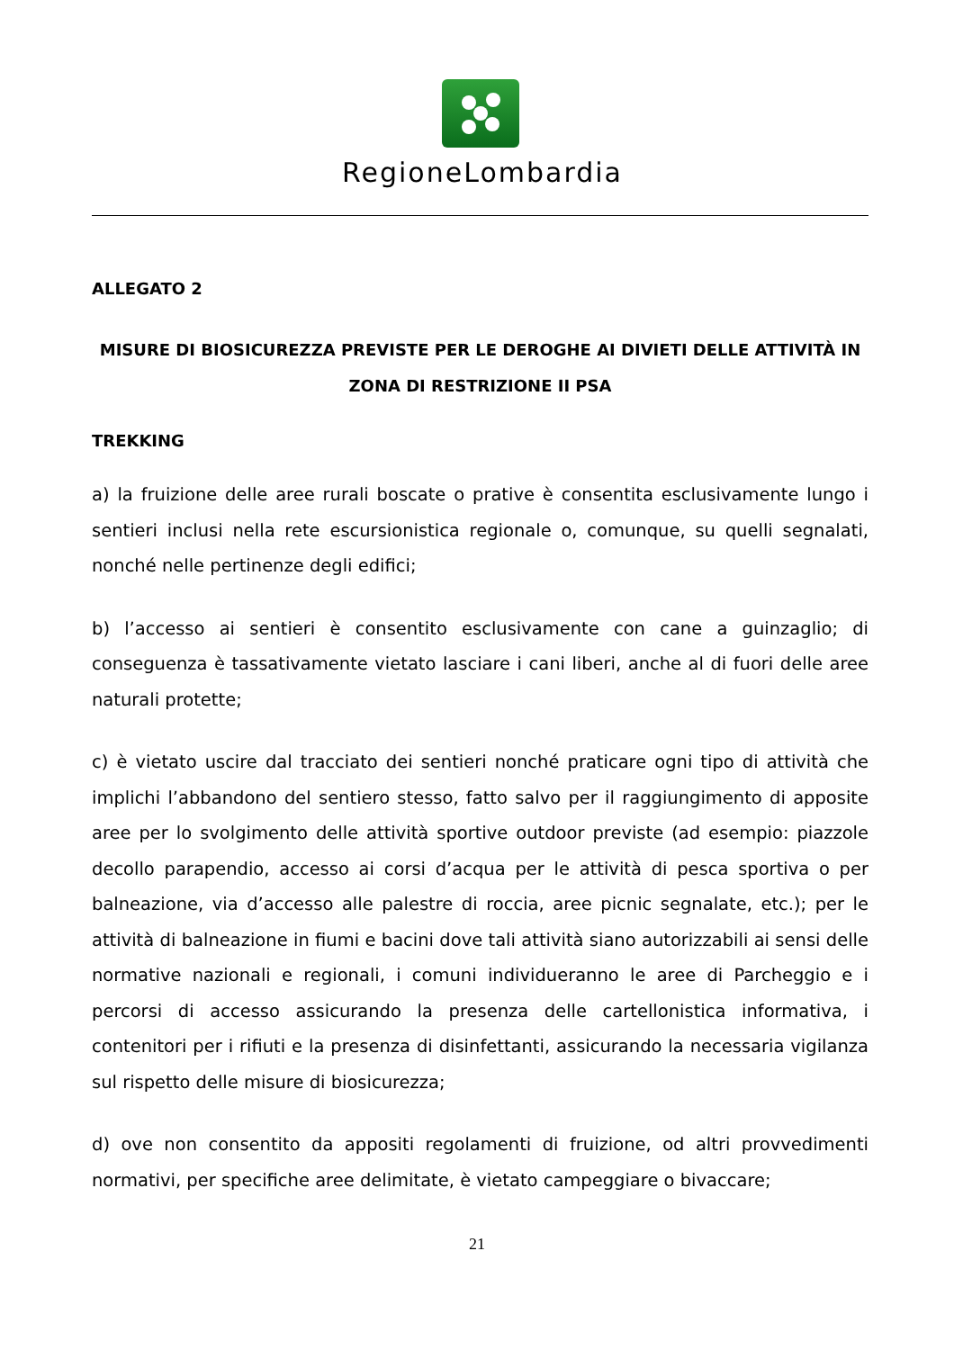RegioneLombardia
ALLEGATO 2
MISURE DI BIOSICUREZZA PREVISTE PER LE DEROGHE AI DIVIETI DELLE ATTIVITÀ IN ZONA DI RESTRIZIONE II PSA
TREKKING
a) la fruizione delle aree rurali boscate o prative è consentita esclusivamente lungo i sentieri inclusi nella rete escursionistica regionale o, comunque, su quelli segnalati, nonché nelle pertinenze degli edifici;
b) l’accesso ai sentieri è consentito esclusivamente con cane a guinzaglio; di conseguenza è tassativamente vietato lasciare i cani liberi, anche al di fuori delle aree naturali protette;
c) è vietato uscire dal tracciato dei sentieri nonché praticare ogni tipo di attività che implichi l’abbandono del sentiero stesso, fatto salvo per il raggiungimento di apposite aree per lo svolgimento delle attività sportive outdoor previste (ad esempio: piazzole decollo parapendio, accesso ai corsi d’acqua per le attività di pesca sportiva o per balneazione, via d’accesso alle palestre di roccia, aree picnic segnalate, etc.); per le attività di balneazione in fiumi e bacini dove tali attività siano autorizzabili ai sensi delle normative nazionali e regionali, i comuni individueranno le aree di Parcheggio e i percorsi di accesso assicurando la presenza delle cartellonistica informativa, i contenitori per i rifiuti e la presenza di disinfettanti, assicurando la necessaria vigilanza sul rispetto delle misure di biosicurezza;
d) ove non consentito da appositi regolamenti di fruizione, od altri provvedimenti normativi, per specifiche aree delimitate, è vietato campeggiare o bivaccare;
21